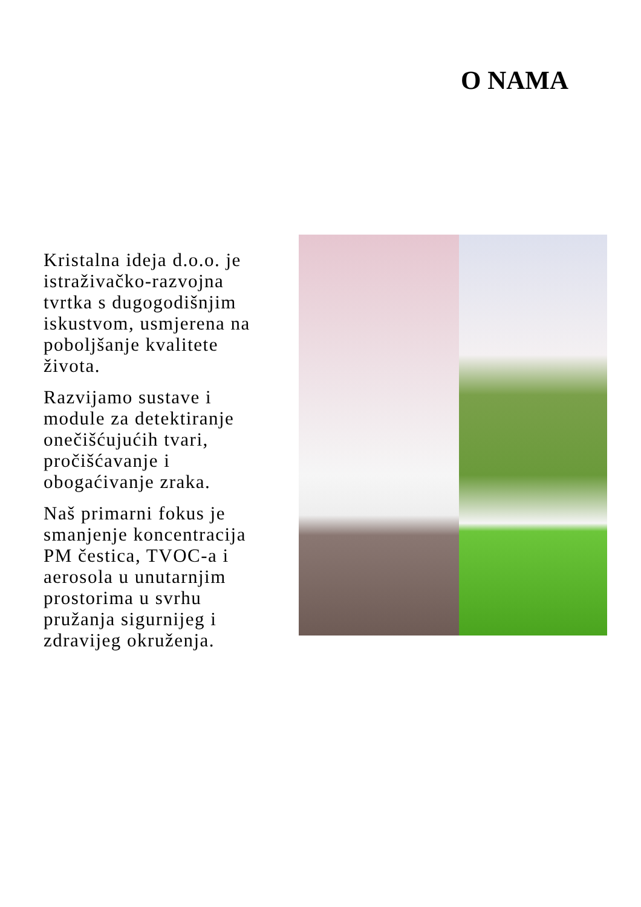O NAMA
Kristalna ideja d.o.o. je istraživačko-razvojna tvrtka s dugogodišnjim iskustvom, usmjerena na poboljšanje kvalitete života.
Razvijamo sustave i module za detektiranje onečišćujućih tvari, pročišćavanje i obogaćivanje zraka.
Naš primarni fokus je smanjenje koncentracija PM čestica, TVOC-a i aerosola u unutarnjim prostorima u svrhu pružanja sigurnijeg i zdravijeg okruženja.